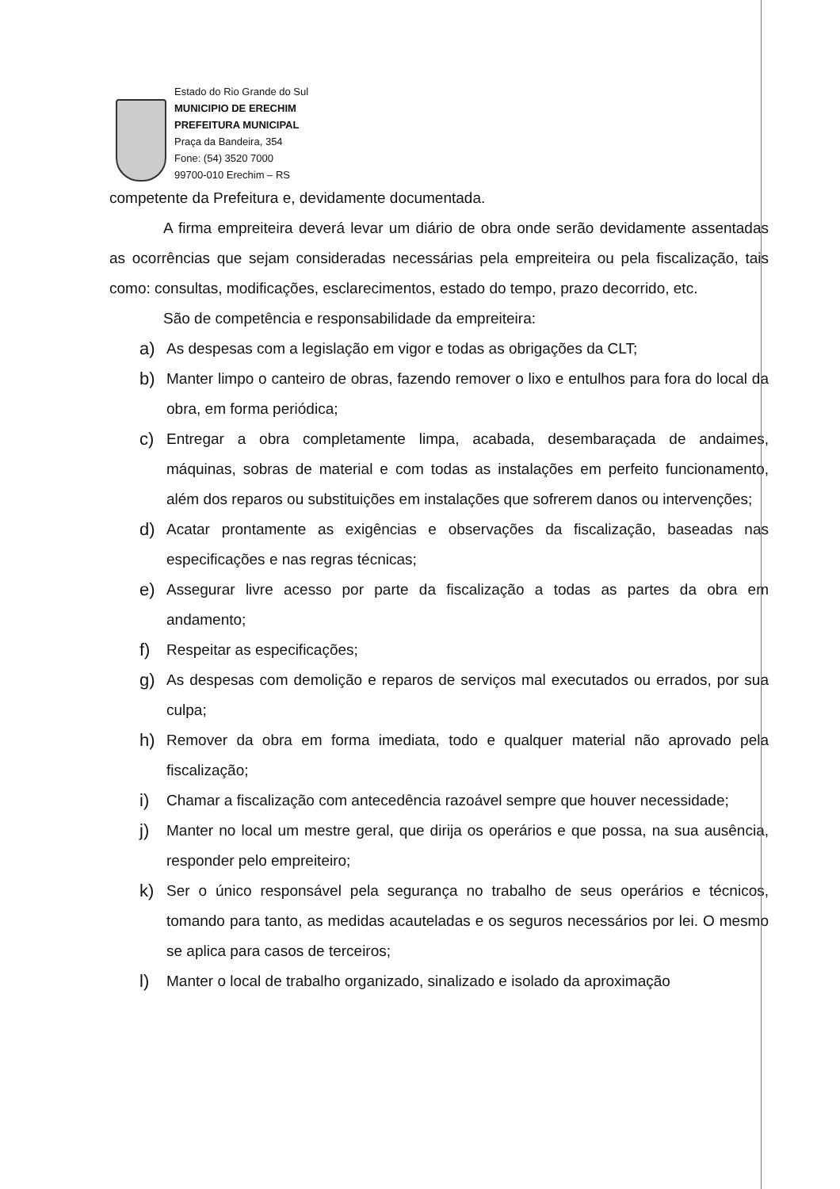Estado do Rio Grande do Sul
MUNICIPIO DE ERECHIM
PREFEITURA MUNICIPAL
Praça da Bandeira, 354
Fone: (54) 3520 7000
99700-010 Erechim – RS
competente da Prefeitura e, devidamente documentada.
A firma empreiteira deverá levar um diário de obra onde serão devidamente assentadas as ocorrências que sejam consideradas necessárias pela empreiteira ou pela fiscalização, tais como: consultas, modificações, esclarecimentos, estado do tempo, prazo decorrido, etc.
São de competência e responsabilidade da empreiteira:
a)
As despesas com a legislação em vigor e todas as obrigações da CLT;
b)
Manter limpo o canteiro de obras, fazendo remover o lixo e entulhos para fora do local da obra, em forma periódica;
c)
Entregar a obra completamente limpa, acabada, desembaraçada de andaimes, máquinas, sobras de material e com todas as instalações em perfeito funcionamento, além dos reparos ou substituições em instalações que sofrerem danos ou intervenções;
d)
Acatar prontamente as exigências e observações da fiscalização, baseadas nas especificações e nas regras técnicas;
e)
Assegurar livre acesso por parte da fiscalização a todas as partes da obra em andamento;
f)
Respeitar as especificações;
g)
As despesas com demolição e reparos de serviços mal executados ou errados, por sua culpa;
h)
Remover da obra em forma imediata, todo e qualquer material não aprovado pela fiscalização;
i)
Chamar a fiscalização com antecedência razoável sempre que houver necessidade;
j)
Manter no local um mestre geral, que dirija os operários e que possa, na sua ausência, responder pelo empreiteiro;
k)
Ser o único responsável pela segurança no trabalho de seus operários e técnicos, tomando para tanto, as medidas acauteladas e os seguros necessários por lei. O mesmo se aplica para casos de terceiros;
l)
Manter o local de trabalho organizado, sinalizado e isolado da aproximação